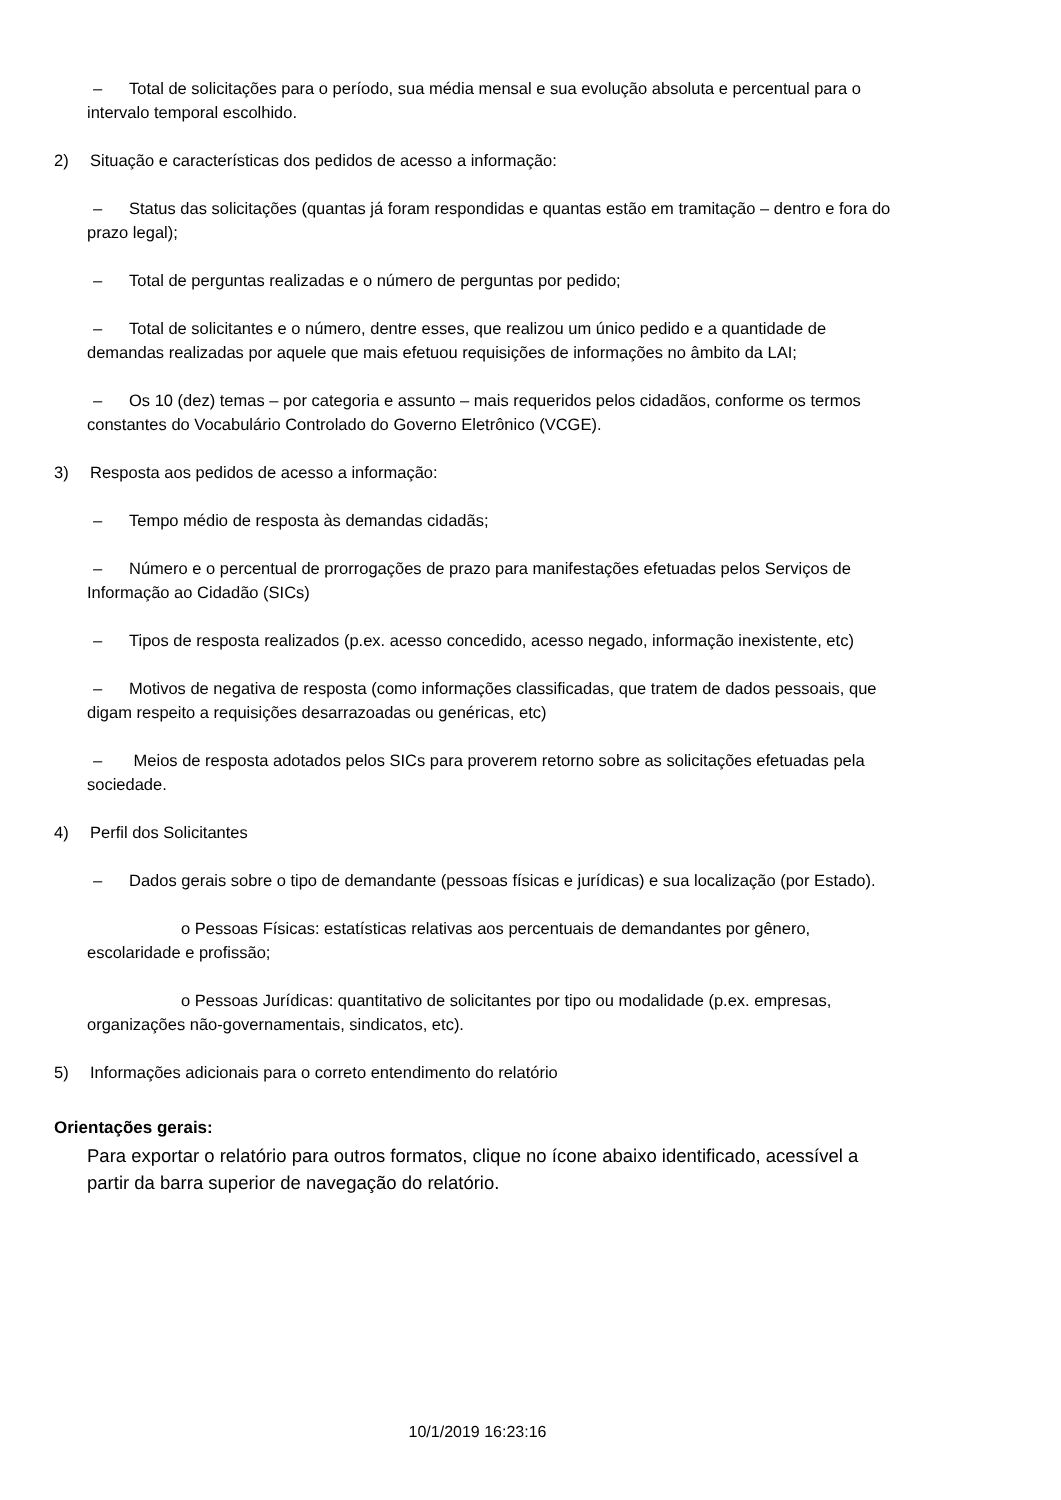– Total de solicitações para o período, sua média mensal e sua evolução absoluta e percentual para o intervalo temporal escolhido.
2) Situação e características dos pedidos de acesso a informação:
– Status das solicitações (quantas já foram respondidas e quantas estão em tramitação – dentro e fora do prazo legal);
– Total de perguntas realizadas e o número de perguntas por pedido;
– Total de solicitantes e o número, dentre esses, que realizou um único pedido e a quantidade de demandas realizadas por aquele que mais efetuou requisições de informações no âmbito da LAI;
– Os 10 (dez) temas – por categoria e assunto – mais requeridos pelos cidadãos, conforme os termos constantes do Vocabulário Controlado do Governo Eletrônico (VCGE).
3) Resposta aos pedidos de acesso a informação:
– Tempo médio de resposta às demandas cidadãs;
– Número e o percentual de prorrogações de prazo para manifestações efetuadas pelos Serviços de Informação ao Cidadão (SICs)
– Tipos de resposta realizados (p.ex. acesso concedido, acesso negado, informação inexistente, etc)
– Motivos de negativa de resposta (como informações classificadas, que tratem de dados pessoais, que digam respeito a requisições desarrazoadas ou genéricas, etc)
– Meios de resposta adotados pelos SICs para proverem retorno sobre as solicitações efetuadas pela sociedade.
4) Perfil dos Solicitantes
– Dados gerais sobre o tipo de demandante (pessoas físicas e jurídicas) e sua localização (por Estado).
o Pessoas Físicas: estatísticas relativas aos percentuais de demandantes por gênero, escolaridade e profissão;
o Pessoas Jurídicas: quantitativo de solicitantes por tipo ou modalidade (p.ex. empresas, organizações não-governamentais, sindicatos, etc).
5) Informações adicionais para o correto entendimento do relatório
Orientações gerais:
Para exportar o relatório para outros formatos, clique no ícone abaixo identificado, acessível a partir da barra superior de navegação do relatório.
10/1/2019 16:23:16